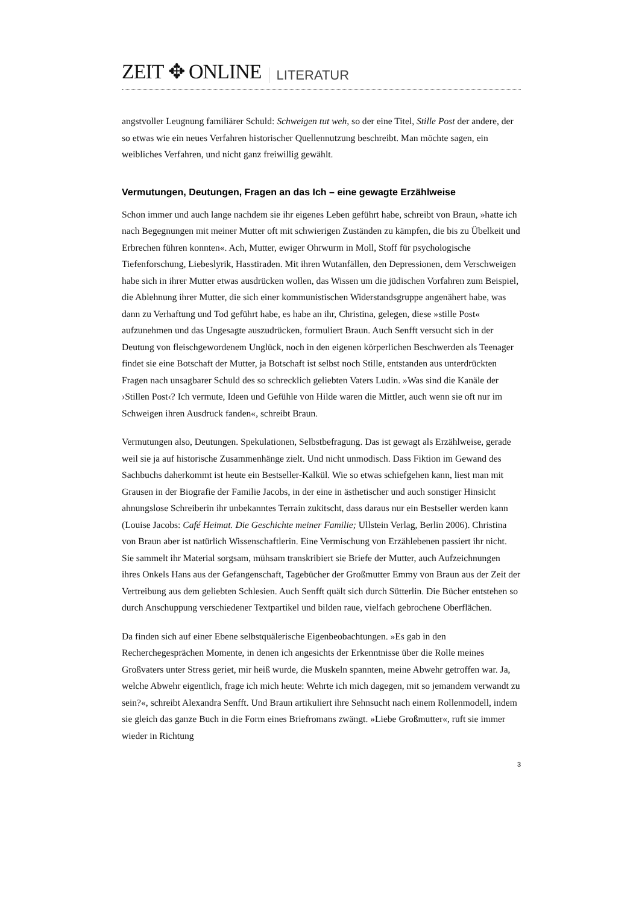ZEIT ✥ ONLINE LITERATUR
angstvoller Leugnung familiärer Schuld: Schweigen tut weh, so der eine Titel, Stille Post der andere, der so etwas wie ein neues Verfahren historischer Quellennutzung beschreibt. Man möchte sagen, ein weibliches Verfahren, und nicht ganz freiwillig gewählt.
Vermutungen, Deutungen, Fragen an das Ich – eine gewagte Erzählweise
Schon immer und auch lange nachdem sie ihr eigenes Leben geführt habe, schreibt von Braun, »hatte ich nach Begegnungen mit meiner Mutter oft mit schwierigen Zuständen zu kämpfen, die bis zu Übelkeit und Erbrechen führen konnten«. Ach, Mutter, ewiger Ohrwurm in Moll, Stoff für psychologische Tiefenforschung, Liebeslyrik, Hasstiraden. Mit ihren Wutanfällen, den Depressionen, dem Verschweigen habe sich in ihrer Mutter etwas ausdrücken wollen, das Wissen um die jüdischen Vorfahren zum Beispiel, die Ablehnung ihrer Mutter, die sich einer kommunistischen Widerstandsgruppe angenähert habe, was dann zu Verhaftung und Tod geführt habe, es habe an ihr, Christina, gelegen, diese »stille Post« aufzunehmen und das Ungesagte auszudrücken, formuliert Braun. Auch Senfft versucht sich in der Deutung von fleischgewordenem Unglück, noch in den eigenen körperlichen Beschwerden als Teenager findet sie eine Botschaft der Mutter, ja Botschaft ist selbst noch Stille, entstanden aus unterdrückten Fragen nach unsagbarer Schuld des so schrecklich geliebten Vaters Ludin. »Was sind die Kanäle der ›Stillen Post‹? Ich vermute, Ideen und Gefühle von Hilde waren die Mittler, auch wenn sie oft nur im Schweigen ihren Ausdruck fanden«, schreibt Braun.
Vermutungen also, Deutungen. Spekulationen, Selbstbefragung. Das ist gewagt als Erzählweise, gerade weil sie ja auf historische Zusammenhänge zielt. Und nicht unmodisch. Dass Fiktion im Gewand des Sachbuchs daherkommt ist heute ein Bestseller-Kalkül. Wie so etwas schiefgehen kann, liest man mit Grausen in der Biografie der Familie Jacobs, in der eine in ästhetischer und auch sonstiger Hinsicht ahnungslose Schreiberin ihr unbekanntes Terrain zukitscht, dass daraus nur ein Bestseller werden kann (Louise Jacobs: Café Heimat. Die Geschichte meiner Familie; Ullstein Verlag, Berlin 2006). Christina von Braun aber ist natürlich Wissenschaftlerin. Eine Vermischung von Erzählebenen passiert ihr nicht. Sie sammelt ihr Material sorgsam, mühsam transkribiert sie Briefe der Mutter, auch Aufzeichnungen ihres Onkels Hans aus der Gefangenschaft, Tagebücher der Großmutter Emmy von Braun aus der Zeit der Vertreibung aus dem geliebten Schlesien. Auch Senfft quält sich durch Sütterlin. Die Bücher entstehen so durch Anschuppung verschiedener Textpartikel und bilden raue, vielfach gebrochene Oberflächen.
Da finden sich auf einer Ebene selbstquälerische Eigenbeobachtungen. »Es gab in den Recherchegesprächen Momente, in denen ich angesichts der Erkenntnisse über die Rolle meines Großvaters unter Stress geriet, mir heiß wurde, die Muskeln spannten, meine Abwehr getroffen war. Ja, welche Abwehr eigentlich, frage ich mich heute: Wehrte ich mich dagegen, mit so jemandem verwandt zu sein?«, schreibt Alexandra Senfft. Und Braun artikuliert ihre Sehnsucht nach einem Rollenmodell, indem sie gleich das ganze Buch in die Form eines Briefromans zwängt. »Liebe Großmutter«, ruft sie immer wieder in Richtung
3